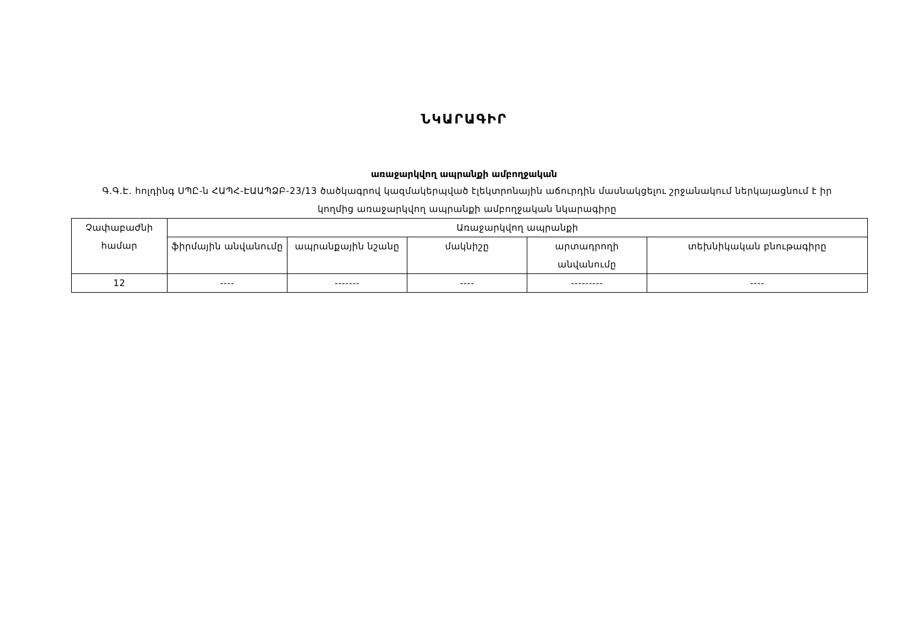ՆԿԱՐԱԳԻՐ
առաջարկվող ապրանքի ամբողջական
Գ.Գ.Է. հոլդինգ ՍՊԸ-ն ՀԱՊՀ-ԷԱԱՊՁԲ-23/13 ծածկագրով կազմակերպված էլեկտրոնային աճուրդին մասնակցելու շրջանակում ներկայացնում է իր կողմից առաջարկվող ապրանքի ամբողջական նկարագիրը
| Չափաբաժնի համար | Առաջարկվող ապրանքի | | | | |
| --- | --- | --- | --- | --- | --- |
| | ֆիրմային անվանումը | ապրանքային նշանը | մակնիշը | արտադրողի անվանումը | տեխնիկական բնութագիրը |
| 12 | ---- | ------- | ---- | --------- | ---- |